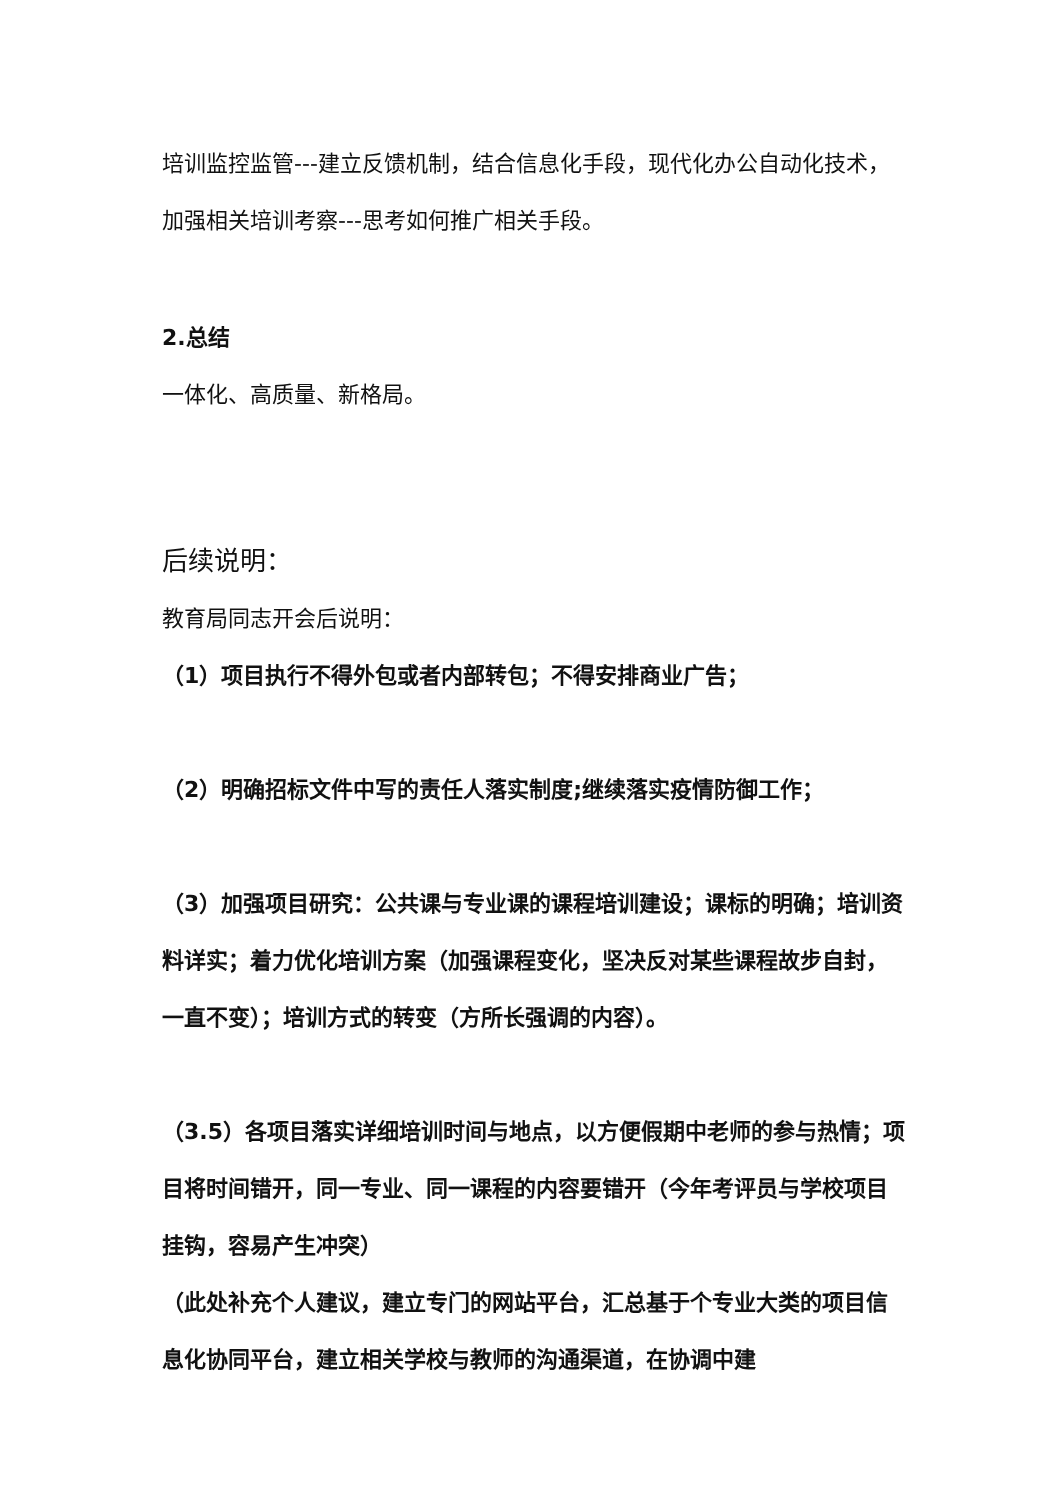培训监控监管---建立反馈机制，结合信息化手段，现代化办公自动化技术，加强相关培训考察---思考如何推广相关手段。
2.总结
一体化、高质量、新格局。
后续说明：
教育局同志开会后说明：
（1）项目执行不得外包或者内部转包；不得安排商业广告；
（2）明确招标文件中写的责任人落实制度;继续落实疫情防御工作；
（3）加强项目研究：公共课与专业课的课程培训建设；课标的明确；培训资料详实；着力优化培训方案（加强课程变化，坚决反对某些课程故步自封，一直不变）；培训方式的转变（方所长强调的内容）。
（3.5）各项目落实详细培训时间与地点，以方便假期中老师的参与热情；项目将时间错开，同一专业、同一课程的内容要错开（今年考评员与学校项目挂钩，容易产生冲突）
（此处补充个人建议，建立专门的网站平台，汇总基于个专业大类的项目信息化协同平台，建立相关学校与教师的沟通渠道，在协调中建